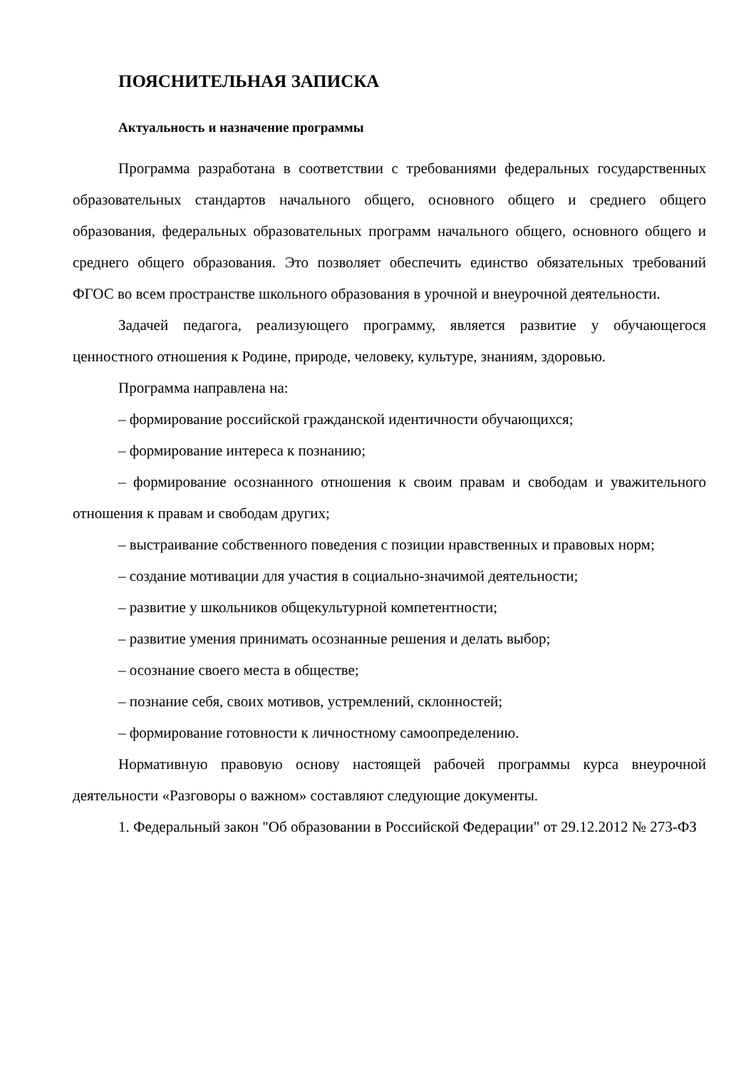ПОЯСНИТЕЛЬНАЯ ЗАПИСКА
Актуальность и назначение программы
Программа разработана в соответствии с требованиями федеральных государственных образовательных стандартов начального общего, основного общего и среднего общего образования, федеральных образовательных программ начального общего, основного общего и среднего общего образования. Это позволяет обеспечить единство обязательных требований ФГОС во всем пространстве школьного образования в урочной и внеурочной деятельности.
Задачей педагога, реализующего программу, является развитие у обучающегося ценностного отношения к Родине, природе, человеку, культуре, знаниям, здоровью.
Программа направлена на:
– формирование российской гражданской идентичности обучающихся;
– формирование интереса к познанию;
– формирование осознанного отношения к своим правам и свободам и уважительного отношения к правам и свободам других;
– выстраивание собственного поведения с позиции нравственных и правовых норм;
– создание мотивации для участия в социально-значимой деятельности;
– развитие у школьников общекультурной компетентности;
– развитие умения принимать осознанные решения и делать выбор;
– осознание своего места в обществе;
– познание себя, своих мотивов, устремлений, склонностей;
– формирование готовности к личностному самоопределению.
Нормативную правовую основу настоящей рабочей программы курса внеурочной деятельности «Разговоры о важном» составляют следующие документы.
1. Федеральный закон "Об образовании в Российской Федерации" от 29.12.2012 № 273-ФЗ